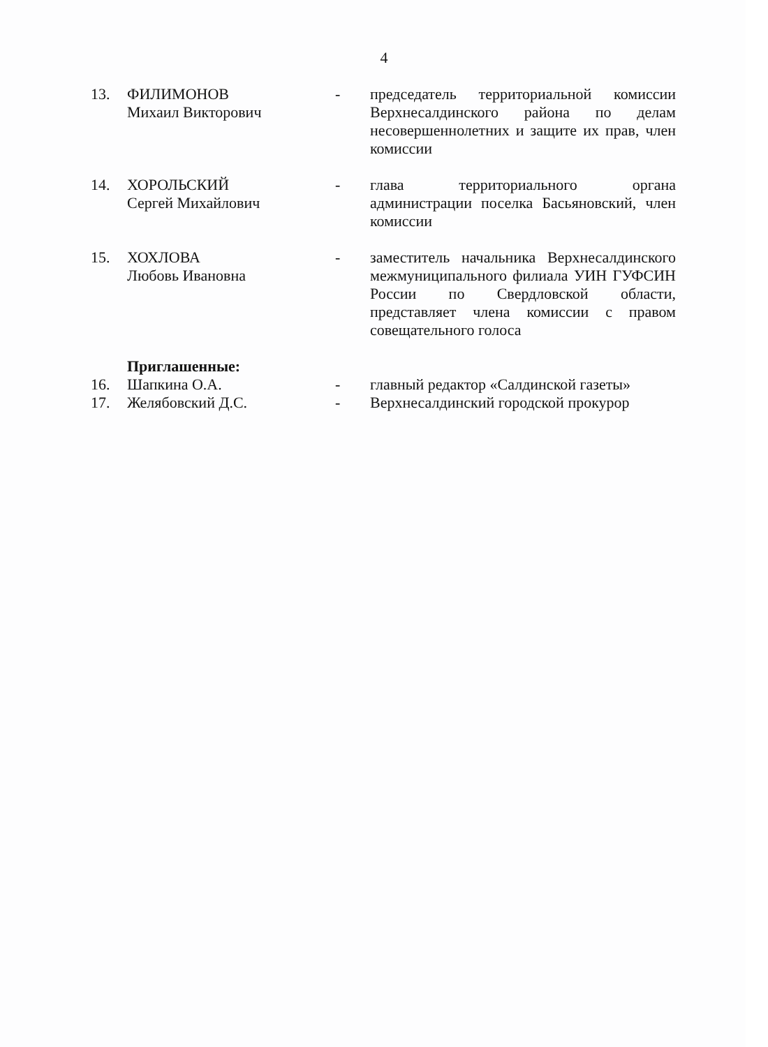4
13. ФИЛИМОНОВ
Михаил Викторович
- председатель территориальной комиссии Верхнесалдинского района по делам несовершеннолетних и защите их прав, член комиссии
14. ХОРОЛЬСКИЙ
Сергей Михайлович
- глава территориального органа администрации поселка Басьяновский, член комиссии
15. ХОХЛОВА
Любовь Ивановна
- заместитель начальника Верхнесалдинского межмуниципального филиала УИН ГУФСИН России по Свердловской области, представляет члена комиссии с правом совещательного голоса
Приглашенные:
16. Шапкина О.А. - главный редактор «Салдинской газеты»
17. Желябовский Д.С. - Верхнесалдинский городской прокурор